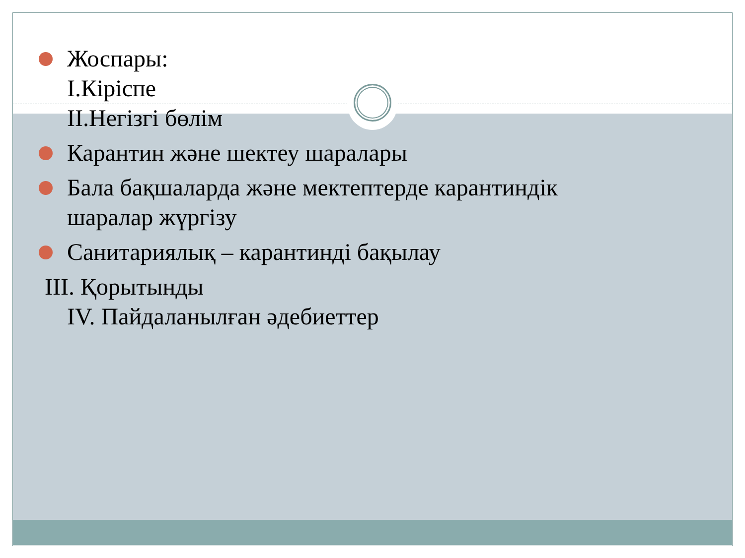Жоспары:
I.Кіріспе
II.Негізгі бөлім
Карантин және шектеу шаралары
Бала бақшаларда және мектептерде карантиндік
шаралар жүргізу
Санитариялық – карантинді бақылау
III. Қорытынды
IV. Пайдаланылған әдебиеттер